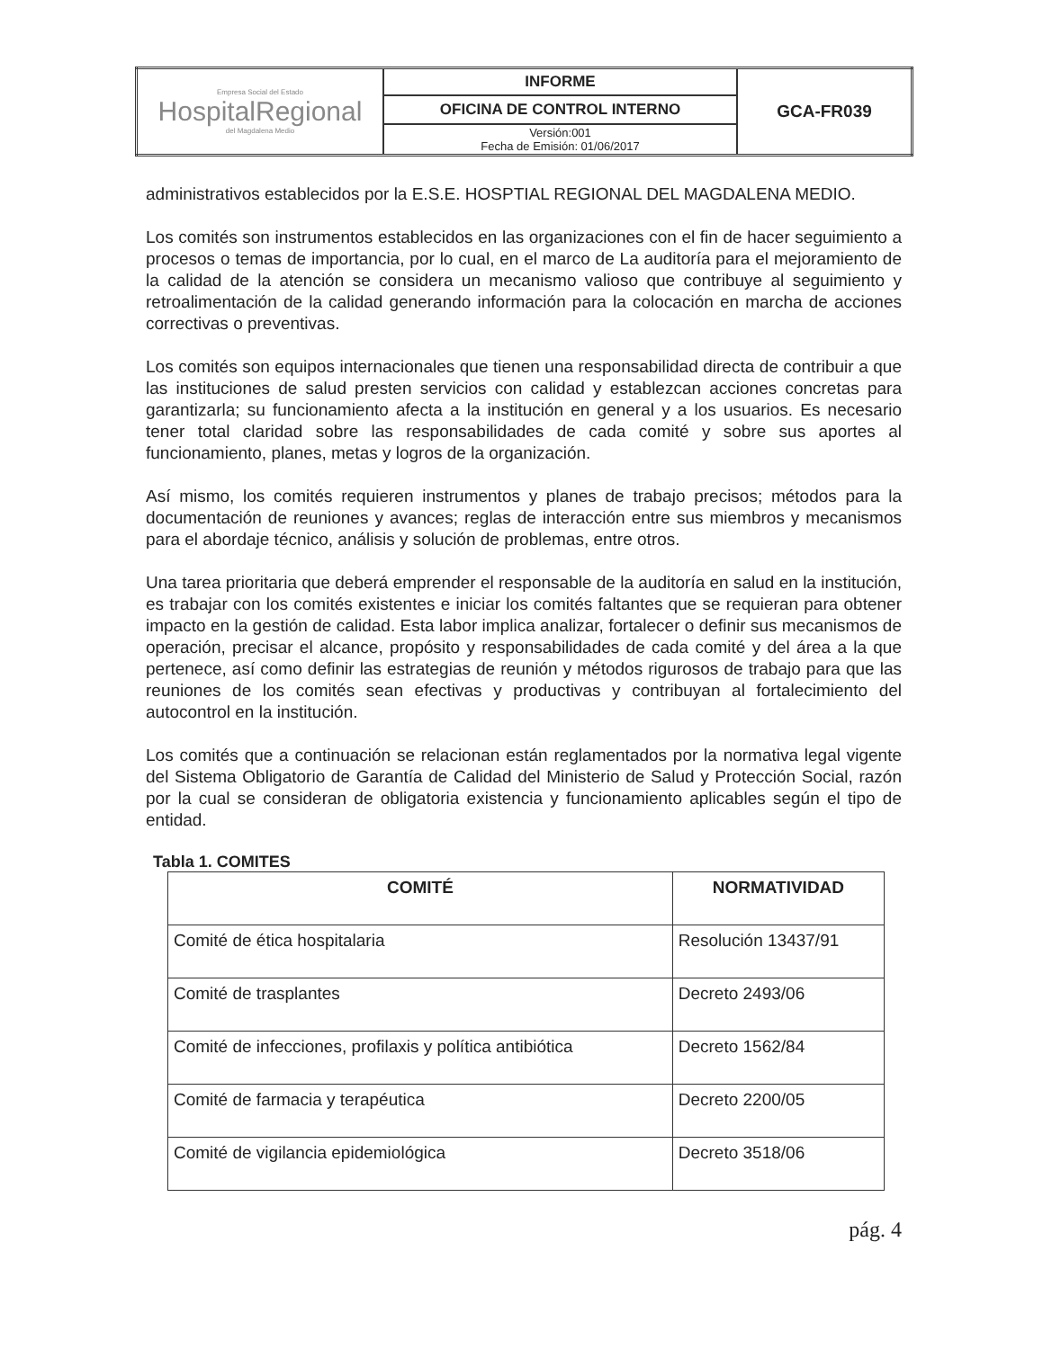| Empresa Social del Estado HospitalRegional del Magdalena Medio | INFORME | GCA-FR039 |
| | OFICINA DE CONTROL INTERNO | |
| | Versión:001 Fecha de Emisión: 01/06/2017 | |
administrativos establecidos por la E.S.E. HOSPTIAL REGIONAL DEL MAGDALENA MEDIO.
Los comités son instrumentos establecidos en las organizaciones con el fin de hacer seguimiento a procesos o temas de importancia, por lo cual, en el marco de La auditoría para el mejoramiento de la calidad de la atención se considera un mecanismo valioso que contribuye al seguimiento y retroalimentación de la calidad generando información para la colocación en marcha de acciones correctivas o preventivas.
Los comités son equipos internacionales que tienen una responsabilidad directa de contribuir a que las instituciones de salud presten servicios con calidad y establezcan acciones concretas para garantizarla; su funcionamiento afecta a la institución en general y a los usuarios. Es necesario tener total claridad sobre las responsabilidades de cada comité y sobre sus aportes al funcionamiento, planes, metas y logros de la organización.
Así mismo, los comités requieren instrumentos y planes de trabajo precisos; métodos para la documentación de reuniones y avances; reglas de interacción entre sus miembros y mecanismos para el abordaje técnico, análisis y solución de problemas, entre otros.
Una tarea prioritaria que deberá emprender el responsable de la auditoría en salud en la institución, es trabajar con los comités existentes e iniciar los comités faltantes que se requieran para obtener impacto en la gestión de calidad. Esta labor implica analizar, fortalecer o definir sus mecanismos de operación, precisar el alcance, propósito y responsabilidades de cada comité y del área a la que pertenece, así como definir las estrategias de reunión y métodos rigurosos de trabajo para que las reuniones de los comités sean efectivas y productivas y contribuyan al fortalecimiento del autocontrol en la institución.
Los comités que a continuación se relacionan están reglamentados por la normativa legal vigente del Sistema Obligatorio de Garantía de Calidad del Ministerio de Salud y Protección Social, razón por la cual se consideran de obligatoria existencia y funcionamiento aplicables según el tipo de entidad.
Tabla 1. COMITES
| COMITÉ | NORMATIVIDAD |
| --- | --- |
| Comité de ética hospitalaria | Resolución 13437/91 |
| Comité de trasplantes | Decreto 2493/06 |
| Comité de infecciones, profilaxis y política antibiótica | Decreto 1562/84 |
| Comité de farmacia y terapéutica | Decreto 2200/05 |
| Comité de vigilancia epidemiológica | Decreto 3518/06 |
pág. 4